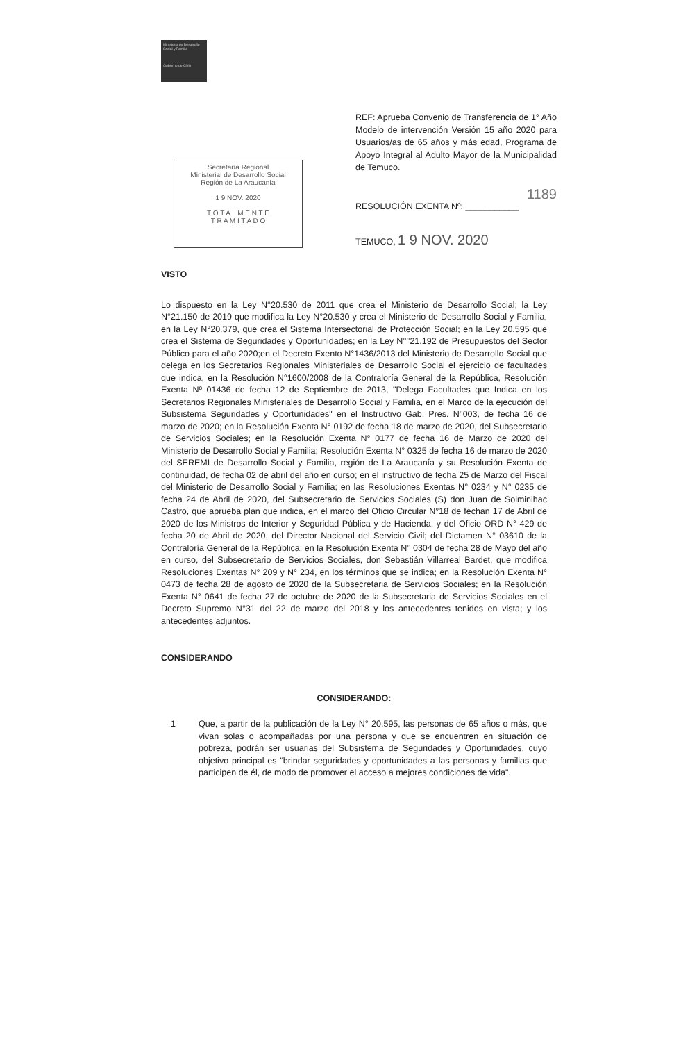Ministerio de Desarrollo Social y Familia
Gobierno de Chile
Secretaría Regional
Ministerial de Desarrollo Social
Región de La Araucanía
1 9 NOV. 2020
T O T A L M E N T E
T R A M I T A D O
REF: Aprueba Convenio de Transferencia de 1° Año Modelo de intervención Versión 15 año 2020 para Usuarios/as de 65 años y más edad, Programa de Apoyo Integral al Adulto Mayor de la Municipalidad de Temuco.
1189
RESOLUCIÓN EXENTA Nº: ___________
TEMUCO, 1 9 NOV. 2020
VISTO
Lo dispuesto en la Ley N°20.530 de 2011 que crea el Ministerio de Desarrollo Social; la Ley N°21.150 de 2019 que modifica la Ley N°20.530 y crea el Ministerio de Desarrollo Social y Familia, en la Ley N°20.379, que crea el Sistema Intersectorial de Protección Social; en la Ley 20.595 que crea el Sistema de Seguridades y Oportunidades; en la Ley N°°21.192 de Presupuestos del Sector Público para el año 2020;en el Decreto Exento N°1436/2013 del Ministerio de Desarrollo Social que delega en los Secretarios Regionales Ministeriales de Desarrollo Social el ejercicio de facultades que indica, en la Resolución N°1600/2008 de la Contraloría General de la República, Resolución Exenta Nº 01436 de fecha 12 de Septiembre de 2013, "Delega Facultades que Indica en los Secretarios Regionales Ministeriales de Desarrollo Social y Familia, en el Marco de la ejecución del Subsistema Seguridades y Oportunidades" en el Instructivo Gab. Pres. N°003, de fecha 16 de marzo de 2020; en la Resolución Exenta N° 0192 de fecha 18 de marzo de 2020, del Subsecretario de Servicios Sociales; en la Resolución Exenta N° 0177 de fecha 16 de Marzo de 2020 del Ministerio de Desarrollo Social y Familia; Resolución Exenta N° 0325 de fecha 16 de marzo de 2020 del SEREMI de Desarrollo Social y Familia, región de La Araucanía y su Resolución Exenta de continuidad, de fecha 02 de abril del año en curso; en el instructivo de fecha 25 de Marzo del Fiscal del Ministerio de Desarrollo Social y Familia; en las Resoluciones Exentas N° 0234 y N° 0235 de fecha 24 de Abril de 2020, del Subsecretario de Servicios Sociales (S) don Juan de Solminihac Castro, que aprueba plan que indica, en el marco del Oficio Circular N°18 de fechan 17 de Abril de 2020 de los Ministros de Interior y Seguridad Pública y de Hacienda, y del Oficio ORD N° 429 de fecha 20 de Abril de 2020, del Director Nacional del Servicio Civil; del Dictamen N° 03610 de la Contraloría General de la República; en la Resolución Exenta N° 0304 de fecha 28 de Mayo del año en curso, del Subsecretario de Servicios Sociales, don Sebastián Villarreal Bardet, que modifica Resoluciones Exentas N° 209 y N° 234, en los términos que se indica; en la Resolución Exenta N° 0473 de fecha 28 de agosto de 2020 de la Subsecretaria de Servicios Sociales; en la Resolución Exenta N° 0641 de fecha 27 de octubre de 2020 de la Subsecretaria de Servicios Sociales en el Decreto Supremo N°31 del 22 de marzo del 2018 y los antecedentes tenidos en vista; y los antecedentes adjuntos.
CONSIDERANDO
CONSIDERANDO:
1 Que, a partir de la publicación de la Ley N° 20.595, las personas de 65 años o más, que vivan solas o acompañadas por una persona y que se encuentren en situación de pobreza, podrán ser usuarias del Subsistema de Seguridades y Oportunidades, cuyo objetivo principal es "brindar seguridades y oportunidades a las personas y familias que participen de él, de modo de promover el acceso a mejores condiciones de vida".